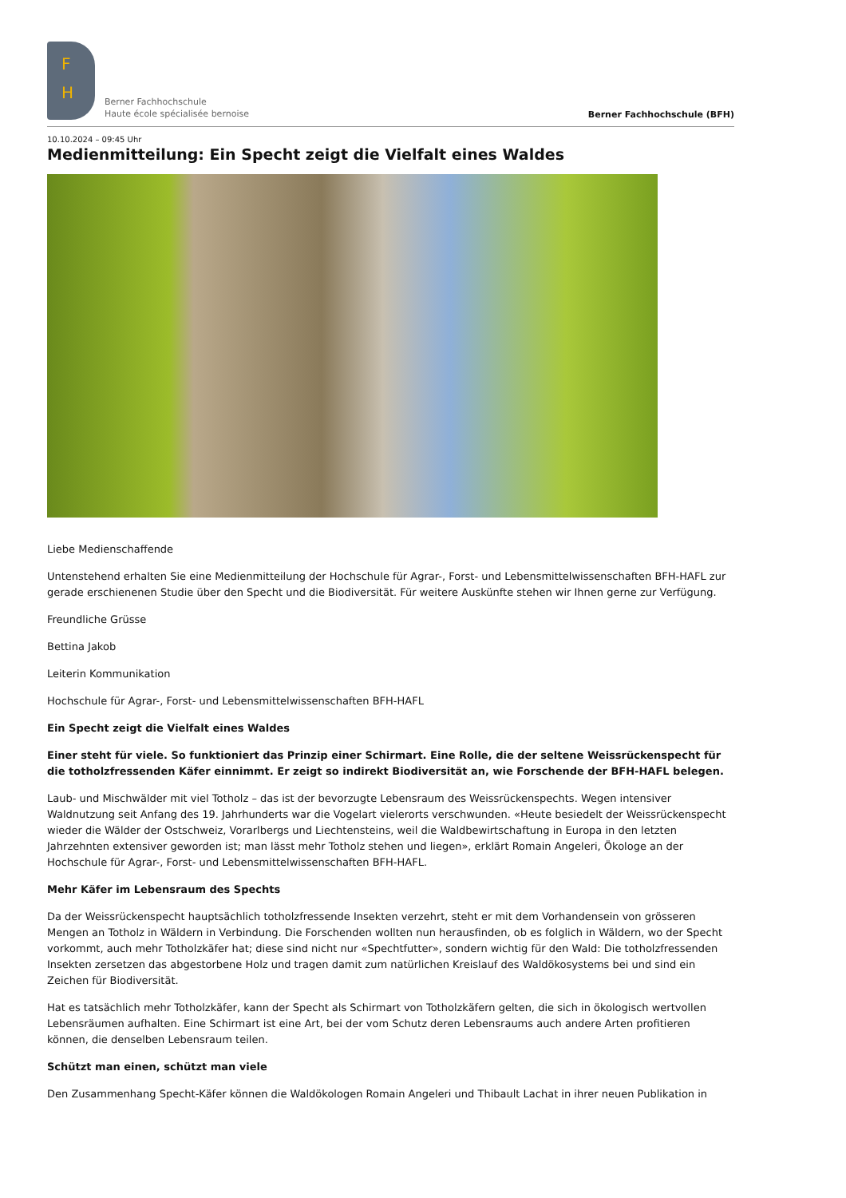F
H
Berner Fachhochschule
Haute école spécialisée bernoise
Berner Fachhochschule (BFH)
10.10.2024 – 09:45 Uhr
Medienmitteilung: Ein Specht zeigt die Vielfalt eines Waldes
Liebe Medienschaffende
Untenstehend erhalten Sie eine Medienmitteilung der Hochschule für Agrar-, Forst- und Lebensmittelwissenschaften BFH-HAFL zur gerade erschienenen Studie über den Specht und die Biodiversität. Für weitere Auskünfte stehen wir Ihnen gerne zur Verfügung.
Freundliche Grüsse
Bettina Jakob
Leiterin Kommunikation
Hochschule für Agrar-, Forst- und Lebensmittelwissenschaften BFH-HAFL
Ein Specht zeigt die Vielfalt eines Waldes
Einer steht für viele. So funktioniert das Prinzip einer Schirmart. Eine Rolle, die der seltene Weissrückenspecht für die totholzfressenden Käfer einnimmt. Er zeigt so indirekt Biodiversität an, wie Forschende der BFH-HAFL belegen.
Laub- und Mischwälder mit viel Totholz – das ist der bevorzugte Lebensraum des Weissrückenspechts. Wegen intensiver Waldnutzung seit Anfang des 19. Jahrhunderts war die Vogelart vielerorts verschwunden. «Heute besiedelt der Weissrückenspecht wieder die Wälder der Ostschweiz, Vorarlbergs und Liechtensteins, weil die Waldbewirtschaftung in Europa in den letzten Jahrzehnten extensiver geworden ist; man lässt mehr Totholz stehen und liegen», erklärt Romain Angeleri, Ökologe an der Hochschule für Agrar-, Forst- und Lebensmittelwissenschaften BFH-HAFL.
Mehr Käfer im Lebensraum des Spechts
Da der Weissrückenspecht hauptsächlich totholzfressende Insekten verzehrt, steht er mit dem Vorhandensein von grösseren Mengen an Totholz in Wäldern in Verbindung. Die Forschenden wollten nun herausfinden, ob es folglich in Wäldern, wo der Specht vorkommt, auch mehr Totholzkäfer hat; diese sind nicht nur «Spechtfutter», sondern wichtig für den Wald: Die totholzfressenden Insekten zersetzen das abgestorbene Holz und tragen damit zum natürlichen Kreislauf des Waldökosystems bei und sind ein Zeichen für Biodiversität.
Hat es tatsächlich mehr Totholzkäfer, kann der Specht als Schirmart von Totholzkäfern gelten, die sich in ökologisch wertvollen Lebensräumen aufhalten. Eine Schirmart ist eine Art, bei der vom Schutz deren Lebensraums auch andere Arten profitieren können, die denselben Lebensraum teilen.
Schützt man einen, schützt man viele
Den Zusammenhang Specht-Käfer können die Waldökologen Romain Angeleri und Thibault Lachat in ihrer neuen Publikation in